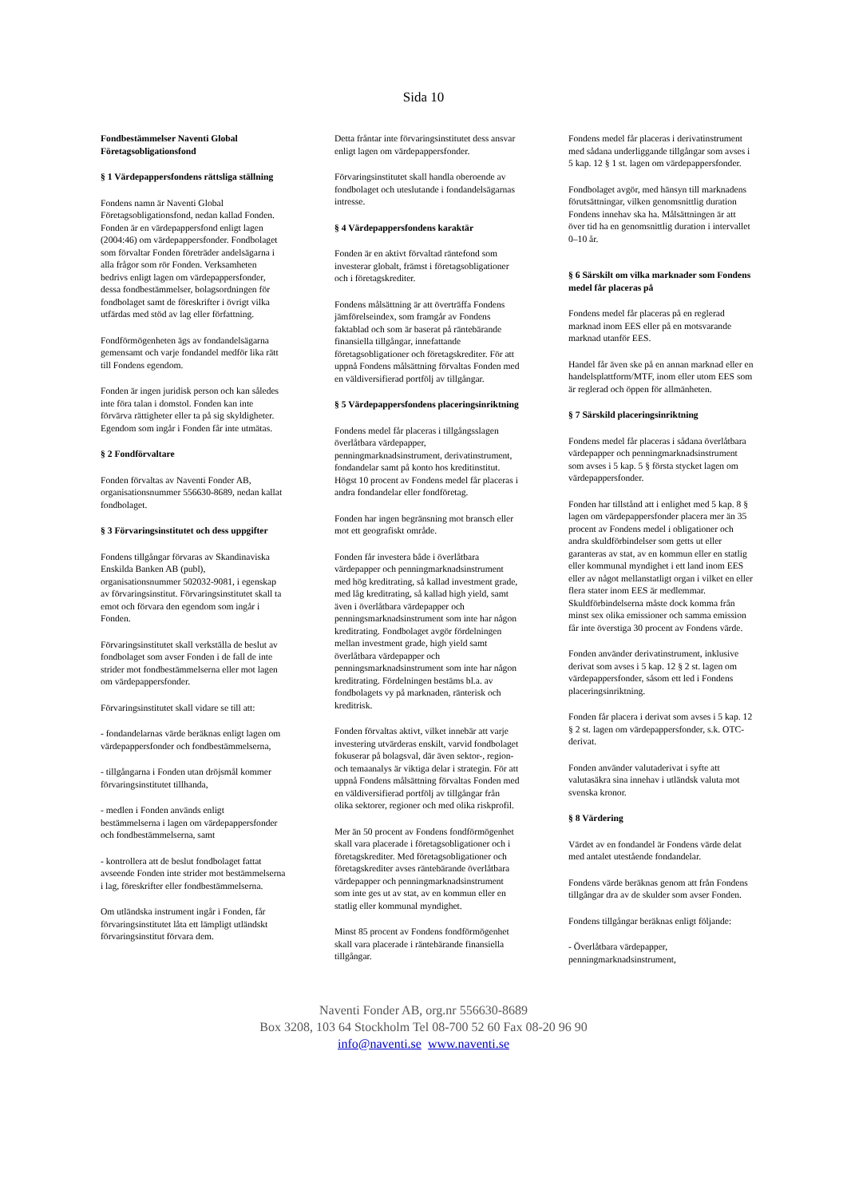Sida 10
Fondbestämmelser Naventi Global Företagsobligationsfond
§ 1 Värdepappersfondens rättsliga ställning
Fondens namn är Naventi Global Företagsobligationsfond, nedan kallad Fonden. Fonden är en värdepappersfond enligt lagen (2004:46) om värdepappersfonder. Fondbolaget som förvaltar Fonden företräder andelsägarna i alla frågor som rör Fonden. Verksamheten bedrivs enligt lagen om värdepappersfonder, dessa fondbestämmelser, bolagsordningen för fondbolaget samt de föreskrifter i övrigt vilka utfärdas med stöd av lag eller författning.
Fondförmögenheten ägs av fondandelsägarna gemensamt och varje fondandel medför lika rätt till Fondens egendom.
Fonden är ingen juridisk person och kan således inte föra talan i domstol. Fonden kan inte förvärva rättigheter eller ta på sig skyldigheter. Egendom som ingår i Fonden får inte utmätas.
§ 2 Fondförvaltare
Fonden förvaltas av Naventi Fonder AB, organisationsnummer 556630-8689, nedan kallat fondbolaget.
§ 3 Förvaringsinstitutet och dess uppgifter
Fondens tillgångar förvaras av Skandinaviska Enskilda Banken AB (publ), organisationsnummer 502032-9081, i egenskap av förvaringsinstitut. Förvaringsinstitutet skall ta emot och förvara den egendom som ingår i Fonden.
Förvaringsinstitutet skall verkställa de beslut av fondbolaget som avser Fonden i de fall de inte strider mot fondbestämmelserna eller mot lagen om värdepappersfonder.
Förvaringsinstitutet skall vidare se till att:
- fondandelarnas värde beräknas enligt lagen om värdepappersfonder och fondbestämmelserna,
- tillgångarna i Fonden utan dröjsmål kommer förvaringsinstitutet tillhanda,
- medlen i Fonden används enligt bestämmelserna i lagen om värdepappersfonder och fondbestämmelserna, samt
- kontrollera att de beslut fondbolaget fattat avseende Fonden inte strider mot bestämmelserna i lag, föreskrifter eller fondbestämmelserna.
Om utländska instrument ingår i Fonden, får förvaringsinstitutet låta ett lämpligt utländskt förvaringsinstitut förvara dem.
Detta fråntar inte förvaringsinstitutet dess ansvar enligt lagen om värdepappersfonder.
Förvaringsinstitutet skall handla oberoende av fondbolaget och uteslutande i fondandelsägarnas intresse.
§ 4 Värdepappersfondens karaktär
Fonden är en aktivt förvaltad räntefond som investerar globalt, främst i företagsobligationer och i företagskrediter.
Fondens målsättning är att överträffa Fondens jämförelseindex, som framgår av Fondens faktablad och som är baserat på räntebärande finansiella tillgångar, innefattande företagsobligationer och företagskrediter. För att uppnå Fondens målsättning förvaltas Fonden med en väldiversifierad portfölj av tillgångar.
§ 5 Värdepappersfondens placeringsinriktning
Fondens medel får placeras i tillgångsslagen överlåtbara värdepapper, penningmarknadsinstrument, derivatinstrument, fondandelar samt på konto hos kreditinstitut. Högst 10 procent av Fondens medel får placeras i andra fondandelar eller fondföretag.
Fonden har ingen begränsning mot bransch eller mot ett geografiskt område.
Fonden får investera både i överlåtbara värdepapper och penningmarknadsinstrument med hög kreditrating, så kallad investment grade, med låg kreditrating, så kallad high yield, samt även i överlåtbara värdepapper och penningsmarknadsinstrument som inte har någon kreditrating. Fondbolaget avgör fördelningen mellan investment grade, high yield samt överlåtbara värdepapper och penningsmarknadsinstrument som inte har någon kreditrating. Fördelningen bestäms bl.a. av fondbolagets vy på marknaden, ränterisk och kreditrisk.
Fonden förvaltas aktivt, vilket innebär att varje investering utvärderas enskilt, varvid fondbolaget fokuserar på bolagsval, där även sektor-, region- och temaanalys är viktiga delar i strategin. För att uppnå Fondens målsättning förvaltas Fonden med en väldiversifierad portfölj av tillgångar från olika sektorer, regioner och med olika riskprofil.
Mer än 50 procent av Fondens fondförmögenhet skall vara placerade i företagsobligationer och i företagskrediter. Med företagsobligationer och företagskrediter avses räntebärande överlåtbara värdepapper och penningmarknadsinstrument som inte ges ut av stat, av en kommun eller en statlig eller kommunal myndighet.
Minst 85 procent av Fondens fondförmögenhet skall vara placerade i räntebärande finansiella tillgångar.
Fondens medel får placeras i derivatinstrument med sådana underliggande tillgångar som avses i 5 kap. 12 § 1 st. lagen om värdepappersfonder.
Fondbolaget avgör, med hänsyn till marknadens förutsättningar, vilken genomsnittlig duration Fondens innehav ska ha. Målsättningen är att över tid ha en genomsnittlig duration i intervallet 0–10 år.
§ 6 Särskilt om vilka marknader som Fondens medel får placeras på
Fondens medel får placeras på en reglerad marknad inom EES eller på en motsvarande marknad utanför EES.
Handel får även ske på en annan marknad eller en handelsplattform/MTF, inom eller utom EES som är reglerad och öppen för allmänheten.
§ 7 Särskild placeringsinriktning
Fondens medel får placeras i sådana överlåtbara värdepapper och penningmarknadsinstrument som avses i 5 kap. 5 § första stycket lagen om värdepappersfonder.
Fonden har tillstånd att i enlighet med 5 kap. 8 § lagen om värdepappersfonder placera mer än 35 procent av Fondens medel i obligationer och andra skuldförbindelser som getts ut eller garanteras av stat, av en kommun eller en statlig eller kommunal myndighet i ett land inom EES eller av något mellanstatligt organ i vilket en eller flera stater inom EES är medlemmar. Skuldförbindelserna måste dock komma från minst sex olika emissioner och samma emission får inte överstiga 30 procent av Fondens värde.
Fonden använder derivatinstrument, inklusive derivat som avses i 5 kap. 12 § 2 st. lagen om värdepappersfonder, såsom ett led i Fondens placeringsinriktning.
Fonden får placera i derivat som avses i 5 kap. 12 § 2 st. lagen om värdepappersfonder, s.k. OTC-derivat.
Fonden använder valutaderivat i syfte att valutasäkra sina innehav i utländsk valuta mot svenska kronor.
§ 8 Värdering
Värdet av en fondandel är Fondens värde delat med antalet utestående fondandelar.
Fondens värde beräknas genom att från Fondens tillgångar dra av de skulder som avser Fonden.
Fondens tillgångar beräknas enligt följande:
- Överlåtbara värdepapper, penningmarknadsinstrument,
Naventi Fonder AB, org.nr 556630-8689
Box 3208, 103 64 Stockholm Tel 08-700 52 60 Fax 08-20 96 90
info@naventi.se www.naventi.se